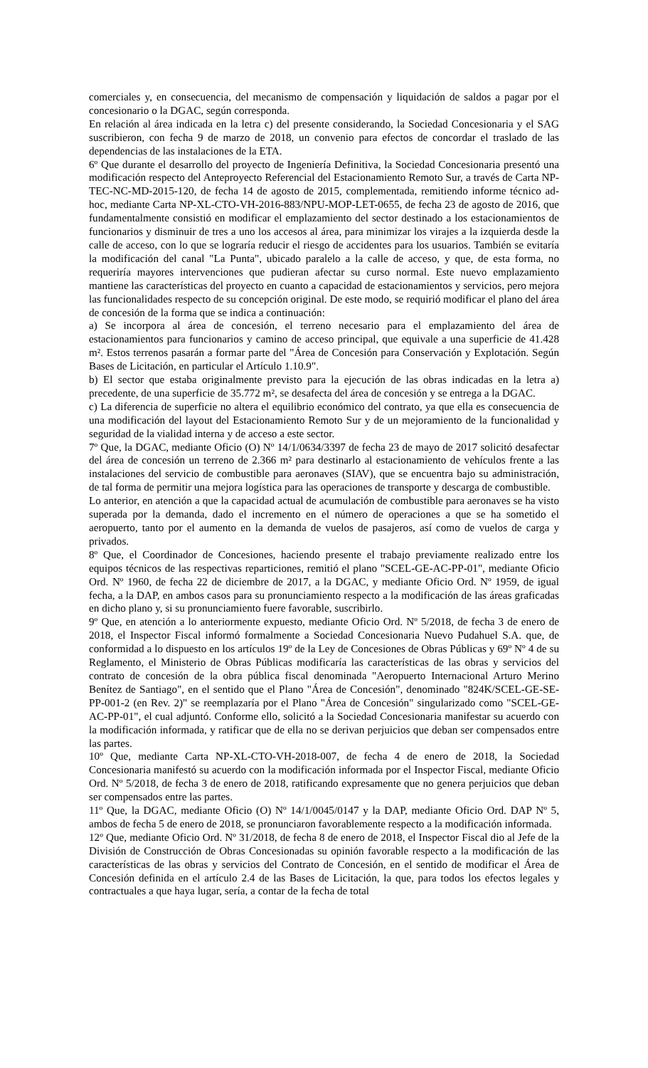comerciales y, en consecuencia, del mecanismo de compensación y liquidación de saldos a pagar por el concesionario o la DGAC, según corresponda.
En relación al área indicada en la letra c) del presente considerando, la Sociedad Concesionaria y el SAG suscribieron, con fecha 9 de marzo de 2018, un convenio para efectos de concordar el traslado de las dependencias de las instalaciones de la ETA.
6º Que durante el desarrollo del proyecto de Ingeniería Definitiva, la Sociedad Concesionaria presentó una modificación respecto del Anteproyecto Referencial del Estacionamiento Remoto Sur, a través de Carta NP-TEC-NC-MD-2015-120, de fecha 14 de agosto de 2015, complementada, remitiendo informe técnico ad-hoc, mediante Carta NP-XL-CTO-VH-2016-883/NPU-MOP-LET-0655, de fecha 23 de agosto de 2016, que fundamentalmente consistió en modificar el emplazamiento del sector destinado a los estacionamientos de funcionarios y disminuir de tres a uno los accesos al área, para minimizar los virajes a la izquierda desde la calle de acceso, con lo que se lograría reducir el riesgo de accidentes para los usuarios. También se evitaría la modificación del canal "La Punta", ubicado paralelo a la calle de acceso, y que, de esta forma, no requeriría mayores intervenciones que pudieran afectar su curso normal. Este nuevo emplazamiento mantiene las características del proyecto en cuanto a capacidad de estacionamientos y servicios, pero mejora las funcionalidades respecto de su concepción original. De este modo, se requirió modificar el plano del área de concesión de la forma que se indica a continuación:
a) Se incorpora al área de concesión, el terreno necesario para el emplazamiento del área de estacionamientos para funcionarios y camino de acceso principal, que equivale a una superficie de 41.428 m². Estos terrenos pasarán a formar parte del "Área de Concesión para Conservación y Explotación. Según Bases de Licitación, en particular el Artículo 1.10.9".
b) El sector que estaba originalmente previsto para la ejecución de las obras indicadas en la letra a) precedente, de una superficie de 35.772 m², se desafecta del área de concesión y se entrega a la DGAC.
c) La diferencia de superficie no altera el equilibrio económico del contrato, ya que ella es consecuencia de una modificación del layout del Estacionamiento Remoto Sur y de un mejoramiento de la funcionalidad y seguridad de la vialidad interna y de acceso a este sector.
7º Que, la DGAC, mediante Oficio (O) Nº 14/1/0634/3397 de fecha 23 de mayo de 2017 solicitó desafectar del área de concesión un terreno de 2.366 m² para destinarlo al estacionamiento de vehículos frente a las instalaciones del servicio de combustible para aeronaves (SIAV), que se encuentra bajo su administración, de tal forma de permitir una mejora logística para las operaciones de transporte y descarga de combustible.
Lo anterior, en atención a que la capacidad actual de acumulación de combustible para aeronaves se ha visto superada por la demanda, dado el incremento en el número de operaciones a que se ha sometido el aeropuerto, tanto por el aumento en la demanda de vuelos de pasajeros, así como de vuelos de carga y privados.
8º Que, el Coordinador de Concesiones, haciendo presente el trabajo previamente realizado entre los equipos técnicos de las respectivas reparticiones, remitió el plano "SCEL-GE-AC-PP-01", mediante Oficio Ord. Nº 1960, de fecha 22 de diciembre de 2017, a la DGAC, y mediante Oficio Ord. Nº 1959, de igual fecha, a la DAP, en ambos casos para su pronunciamiento respecto a la modificación de las áreas graficadas en dicho plano y, si su pronunciamiento fuere favorable, suscribirlo.
9º Que, en atención a lo anteriormente expuesto, mediante Oficio Ord. Nº 5/2018, de fecha 3 de enero de 2018, el Inspector Fiscal informó formalmente a Sociedad Concesionaria Nuevo Pudahuel S.A. que, de conformidad a lo dispuesto en los artículos 19º de la Ley de Concesiones de Obras Públicas y 69º Nº 4 de su Reglamento, el Ministerio de Obras Públicas modificaría las características de las obras y servicios del contrato de concesión de la obra pública fiscal denominada "Aeropuerto Internacional Arturo Merino Benítez de Santiago", en el sentido que el Plano "Área de Concesión", denominado "824K/SCEL-GE-SE-PP-001-2 (en Rev. 2)" se reemplazaría por el Plano "Área de Concesión" singularizado como "SCEL-GE-AC-PP-01", el cual adjuntó. Conforme ello, solicitó a la Sociedad Concesionaria manifestar su acuerdo con la modificación informada, y ratificar que de ella no se derivan perjuicios que deban ser compensados entre las partes.
10º Que, mediante Carta NP-XL-CTO-VH-2018-007, de fecha 4 de enero de 2018, la Sociedad Concesionaria manifestó su acuerdo con la modificación informada por el Inspector Fiscal, mediante Oficio Ord. Nº 5/2018, de fecha 3 de enero de 2018, ratificando expresamente que no genera perjuicios que deban ser compensados entre las partes.
11º Que, la DGAC, mediante Oficio (O) Nº 14/1/0045/0147 y la DAP, mediante Oficio Ord. DAP Nº 5, ambos de fecha 5 de enero de 2018, se pronunciaron favorablemente respecto a la modificación informada.
12º Que, mediante Oficio Ord. Nº 31/2018, de fecha 8 de enero de 2018, el Inspector Fiscal dio al Jefe de la División de Construcción de Obras Concesionadas su opinión favorable respecto a la modificación de las características de las obras y servicios del Contrato de Concesión, en el sentido de modificar el Área de Concesión definida en el artículo 2.4 de las Bases de Licitación, la que, para todos los efectos legales y contractuales a que haya lugar, sería, a contar de la fecha de total